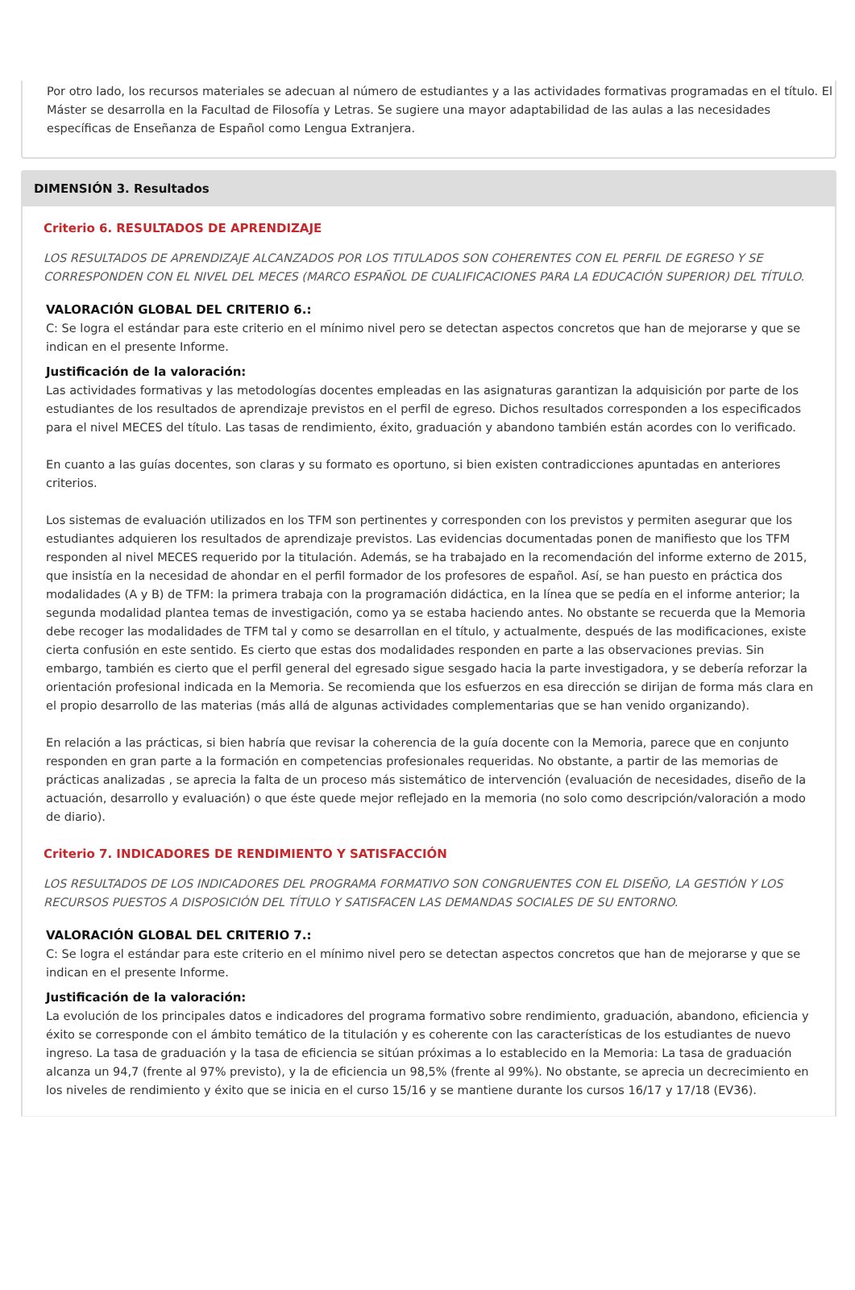Por otro lado, los recursos materiales se adecuan al número de estudiantes y a las actividades formativas programadas en el título. El Máster se desarrolla en la Facultad de Filosofía y Letras. Se sugiere una mayor adaptabilidad de las aulas a las necesidades específicas de Enseñanza de Español como Lengua Extranjera.
DIMENSIÓN 3. Resultados
Criterio 6. RESULTADOS DE APRENDIZAJE
LOS RESULTADOS DE APRENDIZAJE ALCANZADOS POR LOS TITULADOS SON COHERENTES CON EL PERFIL DE EGRESO Y SE CORRESPONDEN CON EL NIVEL DEL MECES (MARCO ESPAÑOL DE CUALIFICACIONES PARA LA EDUCACIÓN SUPERIOR) DEL TÍTULO.
VALORACIÓN GLOBAL DEL CRITERIO 6.:
C: Se logra el estándar para este criterio en el mínimo nivel pero se detectan aspectos concretos que han de mejorarse y que se indican en el presente Informe.
Justificación de la valoración:
Las actividades formativas y las metodologías docentes empleadas en las asignaturas garantizan la adquisición por parte de los estudiantes de los resultados de aprendizaje previstos en el perfil de egreso. Dichos resultados corresponden a los especificados para el nivel MECES del título. Las tasas de rendimiento, éxito, graduación y abandono también están acordes con lo verificado.
En cuanto a las guías docentes, son claras y su formato es oportuno, si bien existen contradicciones apuntadas en anteriores criterios.
Los sistemas de evaluación utilizados en los TFM son pertinentes y corresponden con los previstos y permiten asegurar que los estudiantes adquieren los resultados de aprendizaje previstos. Las evidencias documentadas ponen de manifiesto que los TFM responden al nivel MECES requerido por la titulación. Además, se ha trabajado en la recomendación del informe externo de 2015, que insistía en la necesidad de ahondar en el perfil formador de los profesores de español. Así, se han puesto en práctica dos modalidades (A y B) de TFM: la primera trabaja con la programación didáctica, en la línea que se pedía en el informe anterior; la segunda modalidad plantea temas de investigación, como ya se estaba haciendo antes. No obstante se recuerda que la Memoria debe recoger las modalidades de TFM tal y como se desarrollan en el título, y actualmente, después de las modificaciones, existe cierta confusión en este sentido. Es cierto que estas dos modalidades responden en parte a las observaciones previas. Sin embargo, también es cierto que el perfil general del egresado sigue sesgado hacia la parte investigadora, y se debería reforzar la orientación profesional indicada en la Memoria. Se recomienda que los esfuerzos en esa dirección se dirijan de forma más clara en el propio desarrollo de las materias (más allá de algunas actividades complementarias que se han venido organizando).
En relación a las prácticas, si bien habría que revisar la coherencia de la guía docente con la Memoria, parece que en conjunto responden en gran parte a la formación en competencias profesionales requeridas. No obstante, a partir de las memorias de prácticas analizadas , se aprecia la falta de un proceso más sistemático de intervención (evaluación de necesidades, diseño de la actuación, desarrollo y evaluación) o que éste quede mejor reflejado en la memoria (no solo como descripción/valoración a modo de diario).
Criterio 7. INDICADORES DE RENDIMIENTO Y SATISFACCIÓN
LOS RESULTADOS DE LOS INDICADORES DEL PROGRAMA FORMATIVO SON CONGRUENTES CON EL DISEÑO, LA GESTIÓN Y LOS RECURSOS PUESTOS A DISPOSICIÓN DEL TÍTULO Y SATISFACEN LAS DEMANDAS SOCIALES DE SU ENTORNO.
VALORACIÓN GLOBAL DEL CRITERIO 7.:
C: Se logra el estándar para este criterio en el mínimo nivel pero se detectan aspectos concretos que han de mejorarse y que se indican en el presente Informe.
Justificación de la valoración:
La evolución de los principales datos e indicadores del programa formativo sobre rendimiento, graduación, abandono, eficiencia y éxito se corresponde con el ámbito temático de la titulación y es coherente con las características de los estudiantes de nuevo ingreso. La tasa de graduación y la tasa de eficiencia se sitúan próximas a lo establecido en la Memoria: La tasa de graduación alcanza un 94,7 (frente al 97% previsto), y la de eficiencia un 98,5% (frente al 99%). No obstante, se aprecia un decrecimiento en los niveles de rendimiento y éxito que se inicia en el curso 15/16 y se mantiene durante los cursos 16/17 y 17/18 (EV36).